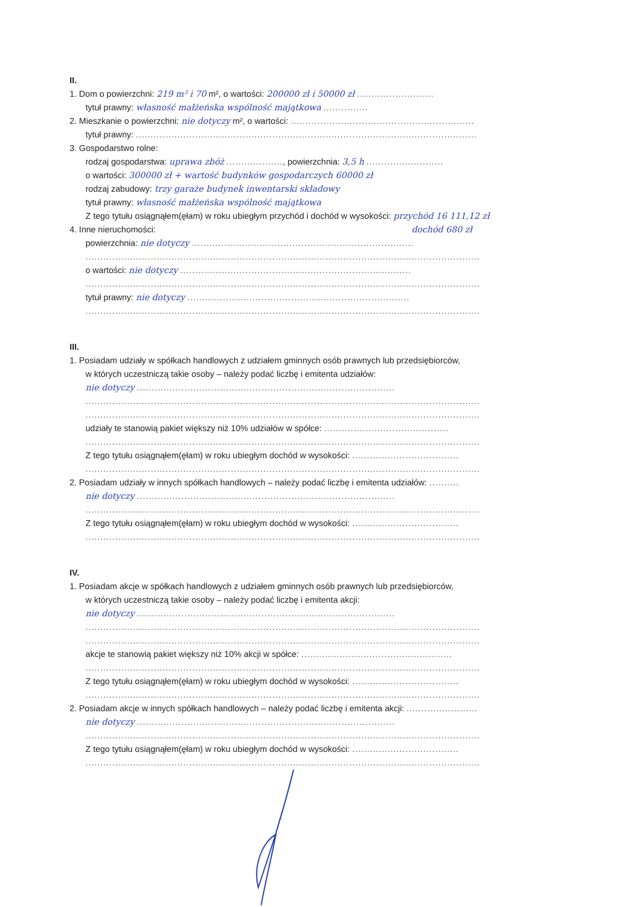II.
1. Dom o powierzchni: 219 m² i 70 m², o wartości: 200000 zł i 50000 zł ..........................
tytuł prawny: własność małżeńska wspólność majątkowa ...............
2. Mieszkanie o powierzchni: nie dotyczy m², o wartości: ..............................................................
tytuł prawny: ...................................................................................................................
3. Gospodarstwo rolne:
rodzaj gospodarstwa: uprawa zbóż ..................., powierzchnia: 3,5 h ..........................
o wartości: 300000 zł + wartość budynków gospodarczych 60000 zł
rodzaj zabudowy: trzy garaże budynek inwentarski składowy
tytuł prawny: własność małżeńska wspólność majątkowa
Z tego tytułu osiągnąłem(ęłam) w roku ubiegłym przychód i dochód w wysokości: przychód 16 111,12 zł
4. Inne nieruchomości: dochód 680 zł
powierzchnia: nie dotyczy ...........................................................................
.....................................................................................................................................
o wartości: nie dotyczy ..............................................................................
.....................................................................................................................................
tytuł prawny: nie dotyczy ...........................................................................
.....................................................................................................................................
III.
1. Posiadam udziały w spółkach handlowych z udziałem gminnych osób prawnych lub przedsiębiorców,
w których uczestniczą takie osoby – należy podać liczbę i emitenta udziałów:
nie dotyczy .......................................................................................
.....................................................................................................................................
.....................................................................................................................................
udziały te stanowią pakiet większy niż 10% udziałów w spółce: ..........................................
.....................................................................................................................................
Z tego tytułu osiągnąłem(ęłam) w roku ubiegłym dochód w wysokości: ....................................
.....................................................................................................................................
2. Posiadam udziały w innych spółkach handlowych – należy podać liczbę i emitenta udziałów: ..........
nie dotyczy .......................................................................................
.....................................................................................................................................
Z tego tytułu osiągnąłem(ęłam) w roku ubiegłym dochód w wysokości: ....................................
.....................................................................................................................................
IV.
1. Posiadam akcje w spółkach handlowych z udziałem gminnych osób prawnych lub przedsiębiorców,
w których uczestniczą takie osoby – należy podać liczbę i emitenta akcji:
nie dotyczy .......................................................................................
.....................................................................................................................................
.....................................................................................................................................
akcje te stanowią pakiet większy niż 10% akcji w spółce: ...................................................
.....................................................................................................................................
Z tego tytułu osiągnąłem(ęłam) w roku ubiegłym dochód w wysokości: ....................................
.....................................................................................................................................
2. Posiadam akcje w innych spółkach handlowych – należy podać liczbę i emitenta akcji: ........................
nie dotyczy .......................................................................................
.....................................................................................................................................
Z tego tytułu osiągnąłem(ęłam) w roku ubiegłym dochód w wysokości: ....................................
.....................................................................................................................................